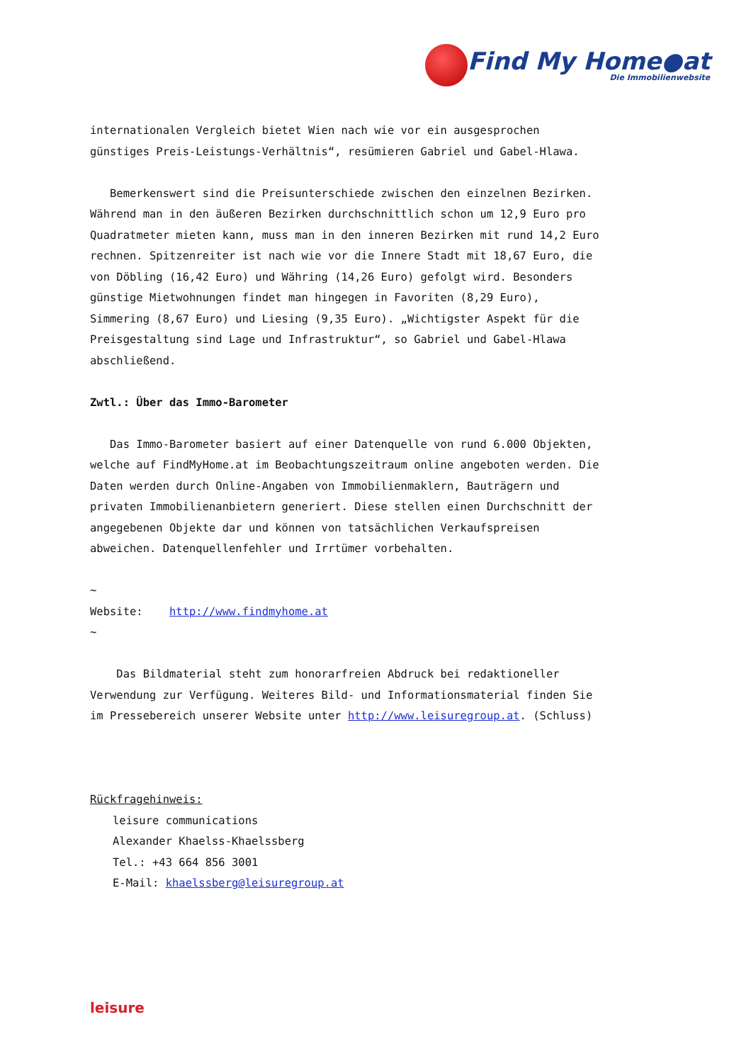Find My Home●at
Die Immobilienwebsite
internationalen Vergleich bietet Wien nach wie vor ein ausgesprochen günstiges Preis-Leistungs-Verhältnis“, resümieren Gabriel und Gabel-Hlawa.
Bemerkenswert sind die Preisunterschiede zwischen den einzelnen Bezirken. Während man in den äußeren Bezirken durchschnittlich schon um 12,9 Euro pro Quadratmeter mieten kann, muss man in den inneren Bezirken mit rund 14,2 Euro rechnen. Spitzenreiter ist nach wie vor die Innere Stadt mit 18,67 Euro, die von Döbling (16,42 Euro) und Währing (14,26 Euro) gefolgt wird. Besonders günstige Mietwohnungen findet man hingegen in Favoriten (8,29 Euro), Simmering (8,67 Euro) und Liesing (9,35 Euro). „Wichtigster Aspekt für die Preisgestaltung sind Lage und Infrastruktur“, so Gabriel und Gabel-Hlawa abschließend.
Zwtl.: Über das Immo-Barometer
Das Immo-Barometer basiert auf einer Datenquelle von rund 6.000 Objekten, welche auf FindMyHome.at im Beobachtungszeitraum online angeboten werden. Die Daten werden durch Online-Angaben von Immobilienmaklern, Bauträgern und privaten Immobilienanbietern generiert. Diese stellen einen Durchschnitt der angegebenen Objekte dar und können von tatsächlichen Verkaufspreisen abweichen. Datenquellenfehler und Irrtümer vorbehalten.
~
Website: http://www.findmyhome.at
~
Das Bildmaterial steht zum honorarfreien Abdruck bei redaktioneller Verwendung zur Verfügung. Weiteres Bild- und Informationsmaterial finden Sie im Pressebereich unserer Website unter http://www.leisuregroup.at. (Schluss)
Rückfragehinweis:
leisure communications
Alexander Khaelss-Khaelssberg
Tel.: +43 664 856 3001
E-Mail: khaelssberg@leisuregroup.at
leisure